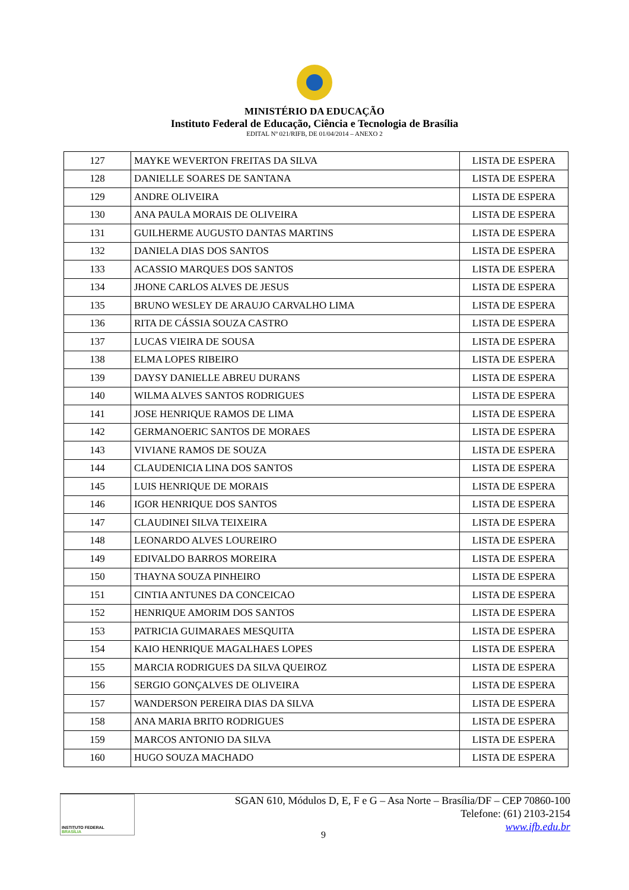MINISTÉRIO DA EDUCAÇÃO
Instituto Federal de Educação, Ciência e Tecnologia de Brasília
EDITAL Nº 021/RIFB, DE 01/04/2014 – ANEXO 2
| 127 | MAYKE WEVERTON FREITAS DA SILVA | LISTA DE ESPERA |
| 128 | DANIELLE SOARES DE SANTANA | LISTA DE ESPERA |
| 129 | ANDRE OLIVEIRA | LISTA DE ESPERA |
| 130 | ANA PAULA MORAIS DE OLIVEIRA | LISTA DE ESPERA |
| 131 | GUILHERME AUGUSTO DANTAS MARTINS | LISTA DE ESPERA |
| 132 | DANIELA DIAS DOS SANTOS | LISTA DE ESPERA |
| 133 | ACASSIO MARQUES DOS SANTOS | LISTA DE ESPERA |
| 134 | JHONE CARLOS ALVES DE JESUS | LISTA DE ESPERA |
| 135 | BRUNO WESLEY DE ARAUJO CARVALHO LIMA | LISTA DE ESPERA |
| 136 | RITA DE CÁSSIA SOUZA CASTRO | LISTA DE ESPERA |
| 137 | LUCAS VIEIRA DE SOUSA | LISTA DE ESPERA |
| 138 | ELMA LOPES RIBEIRO | LISTA DE ESPERA |
| 139 | DAYSY DANIELLE ABREU DURANS | LISTA DE ESPERA |
| 140 | WILMA ALVES SANTOS RODRIGUES | LISTA DE ESPERA |
| 141 | JOSE HENRIQUE RAMOS DE LIMA | LISTA DE ESPERA |
| 142 | GERMANOERIC SANTOS DE MORAES | LISTA DE ESPERA |
| 143 | VIVIANE RAMOS DE SOUZA | LISTA DE ESPERA |
| 144 | CLAUDENICIA LINA DOS SANTOS | LISTA DE ESPERA |
| 145 | LUIS HENRIQUE DE MORAIS | LISTA DE ESPERA |
| 146 | IGOR HENRIQUE DOS SANTOS | LISTA DE ESPERA |
| 147 | CLAUDINEI SILVA TEIXEIRA | LISTA DE ESPERA |
| 148 | LEONARDO ALVES LOUREIRO | LISTA DE ESPERA |
| 149 | EDIVALDO BARROS MOREIRA | LISTA DE ESPERA |
| 150 | THAYNA SOUZA PINHEIRO | LISTA DE ESPERA |
| 151 | CINTIA ANTUNES DA CONCEICAO | LISTA DE ESPERA |
| 152 | HENRIQUE AMORIM DOS SANTOS | LISTA DE ESPERA |
| 153 | PATRICIA GUIMARAES MESQUITA | LISTA DE ESPERA |
| 154 | KAIO HENRIQUE MAGALHAES LOPES | LISTA DE ESPERA |
| 155 | MARCIA RODRIGUES DA SILVA QUEIROZ | LISTA DE ESPERA |
| 156 | SERGIO GONÇALVES DE OLIVEIRA | LISTA DE ESPERA |
| 157 | WANDERSON PEREIRA DIAS DA SILVA | LISTA DE ESPERA |
| 158 | ANA MARIA BRITO RODRIGUES | LISTA DE ESPERA |
| 159 | MARCOS ANTONIO DA SILVA | LISTA DE ESPERA |
| 160 | HUGO SOUZA MACHADO | LISTA DE ESPERA |
INSTITUTO FEDERAL
BRASÍLIA
SGAN 610, Módulos D, E, F e G – Asa Norte – Brasília/DF – CEP 70860-100
Telefone: (61) 2103-2154
www.ifb.edu.br
9